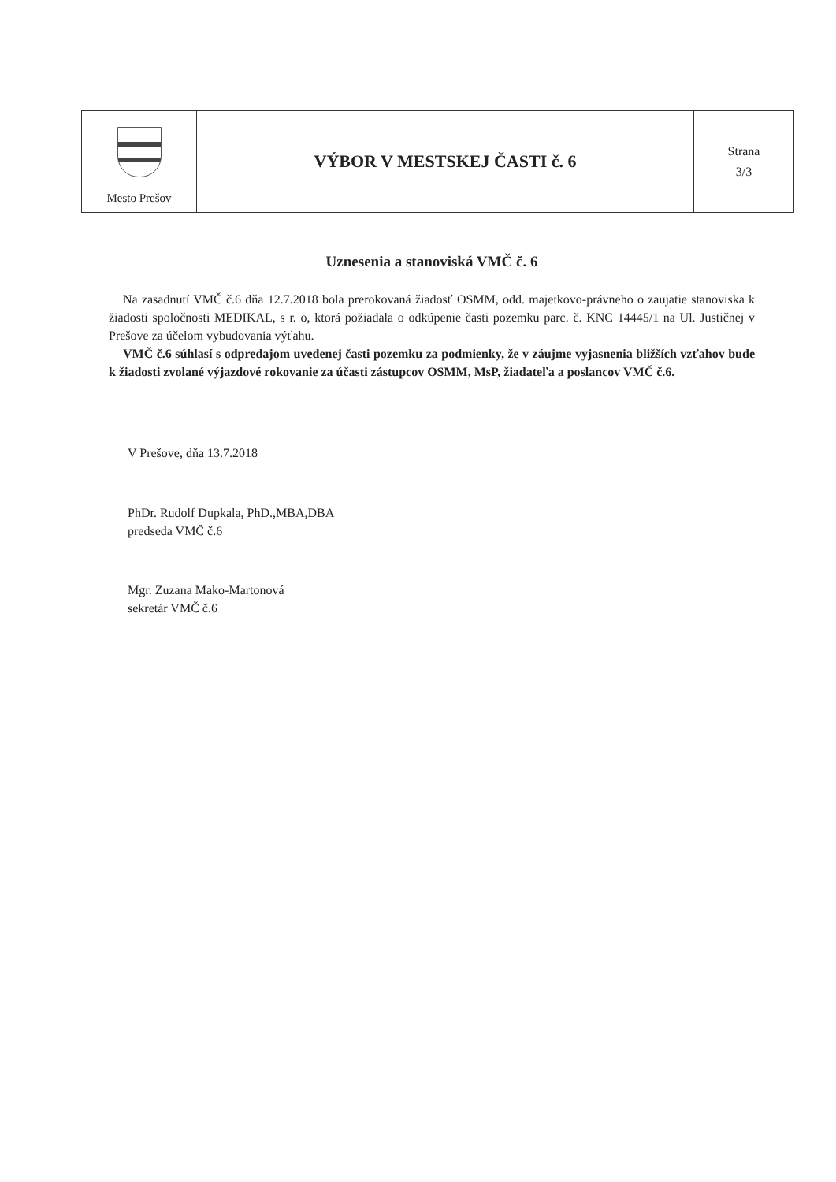| Mesto Prešov | VÝBOR V MESTSKEJ ČASTI č. 6 | Strana 3/3 |
Uznesenia a stanoviská VMČ č. 6
Na zasadnutí VMČ č.6 dňa 12.7.2018 bola prerokovaná žiadosť OSMM, odd. majetkovo-právneho o zaujatie stanoviska k žiadosti spoločnosti MEDIKAL, s r. o, ktorá požiadala o odkúpenie časti pozemku parc. č. KNC 14445/1 na Ul. Justičnej v Prešove za účelom vybudovania výťahu.
VMČ č.6 súhlasí s odpredajom uvedenej časti pozemku za podmienky, že v záujme vyjasnenia bližších vzťahov bude k žiadosti zvolané výjazdové rokovanie za účasti zástupcov OSMM, MsP, žiadateľa a poslancov VMČ č.6.
V Prešove, dňa 13.7.2018
PhDr. Rudolf Dupkala, PhD.,MBA,DBA
predseda VMČ č.6
Mgr. Zuzana Mako-Martonová
sekretár VMČ č.6